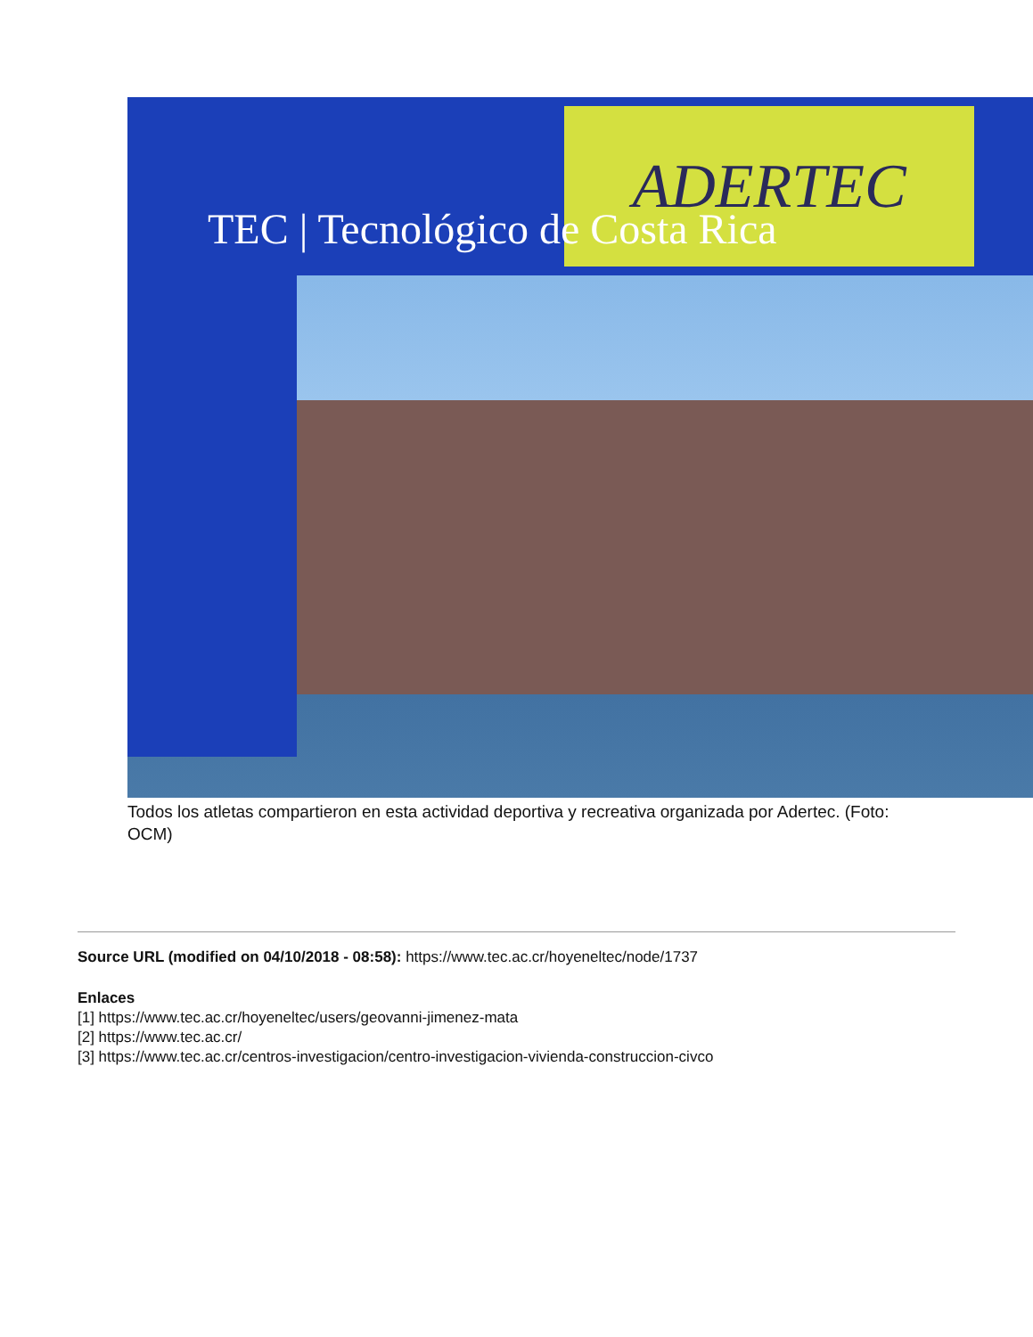ADERTEC
TEC | Tecnológico de Costa Rica
Todos los atletas compartieron en esta actividad deportiva y recreativa organizada por Adertec. (Foto: OCM)
Source URL (modified on 04/10/2018 - 08:58): https://www.tec.ac.cr/hoyeneltec/node/1737
Enlaces
[1] https://www.tec.ac.cr/hoyeneltec/users/geovanni-jimenez-mata
[2] https://www.tec.ac.cr/
[3] https://www.tec.ac.cr/centros-investigacion/centro-investigacion-vivienda-construccion-civco